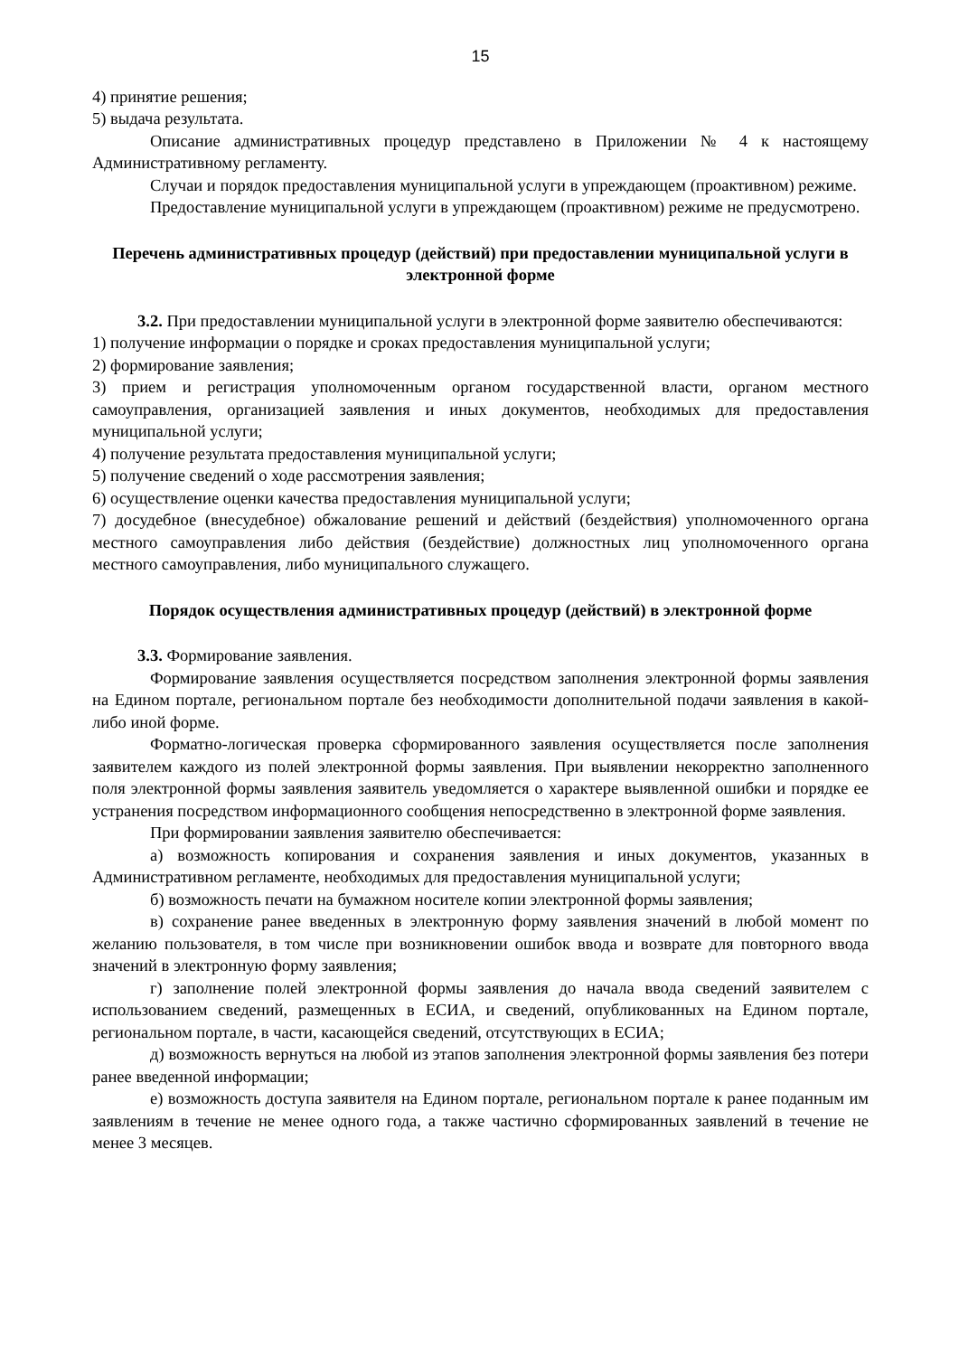15
4) принятие решения;
5) выдача результата.
Описание административных процедур представлено в Приложении № 4 к настоящему Административному регламенту.
Случаи и порядок предоставления муниципальной услуги в упреждающем (проактивном) режиме.
Предоставление муниципальной услуги в упреждающем (проактивном) режиме не предусмотрено.
Перечень административных процедур (действий) при предоставлении муниципальной услуги в электронной форме
3.2. При предоставлении муниципальной услуги в электронной форме заявителю обеспечиваются:
1) получение информации о порядке и сроках предоставления муниципальной услуги;
2) формирование заявления;
3) прием и регистрация уполномоченным органом государственной власти, органом местного самоуправления, организацией заявления и иных документов, необходимых для предоставления муниципальной услуги;
4) получение результата предоставления муниципальной услуги;
5) получение сведений о ходе рассмотрения заявления;
6) осуществление оценки качества предоставления муниципальной услуги;
7) досудебное (внесудебное) обжалование решений и действий (бездействия) уполномоченного органа местного самоуправления либо действия (бездействие) должностных лиц уполномоченного органа местного самоуправления, либо муниципального служащего.
Порядок осуществления административных процедур (действий) в электронной форме
3.3. Формирование заявления.
Формирование заявления осуществляется посредством заполнения электронной формы заявления на Едином портале, региональном портале без необходимости дополнительной подачи заявления в какой-либо иной форме.
Форматно-логическая проверка сформированного заявления осуществляется после заполнения заявителем каждого из полей электронной формы заявления. При выявлении некорректно заполненного поля электронной формы заявления заявитель уведомляется о характере выявленной ошибки и порядке ее устранения посредством информационного сообщения непосредственно в электронной форме заявления.
При формировании заявления заявителю обеспечивается:
а) возможность копирования и сохранения заявления и иных документов, указанных в Административном регламенте, необходимых для предоставления муниципальной услуги;
б) возможность печати на бумажном носителе копии электронной формы заявления;
в) сохранение ранее введенных в электронную форму заявления значений в любой момент по желанию пользователя, в том числе при возникновении ошибок ввода и возврате для повторного ввода значений в электронную форму заявления;
г) заполнение полей электронной формы заявления до начала ввода сведений заявителем с использованием сведений, размещенных в ЕСИА, и сведений, опубликованных на Едином портале, региональном портале, в части, касающейся сведений, отсутствующих в ЕСИА;
д) возможность вернуться на любой из этапов заполнения электронной формы заявления без потери ранее введенной информации;
е) возможность доступа заявителя на Едином портале, региональном портале к ранее поданным им заявлениям в течение не менее одного года, а также частично сформированных заявлений в течение не менее 3 месяцев.